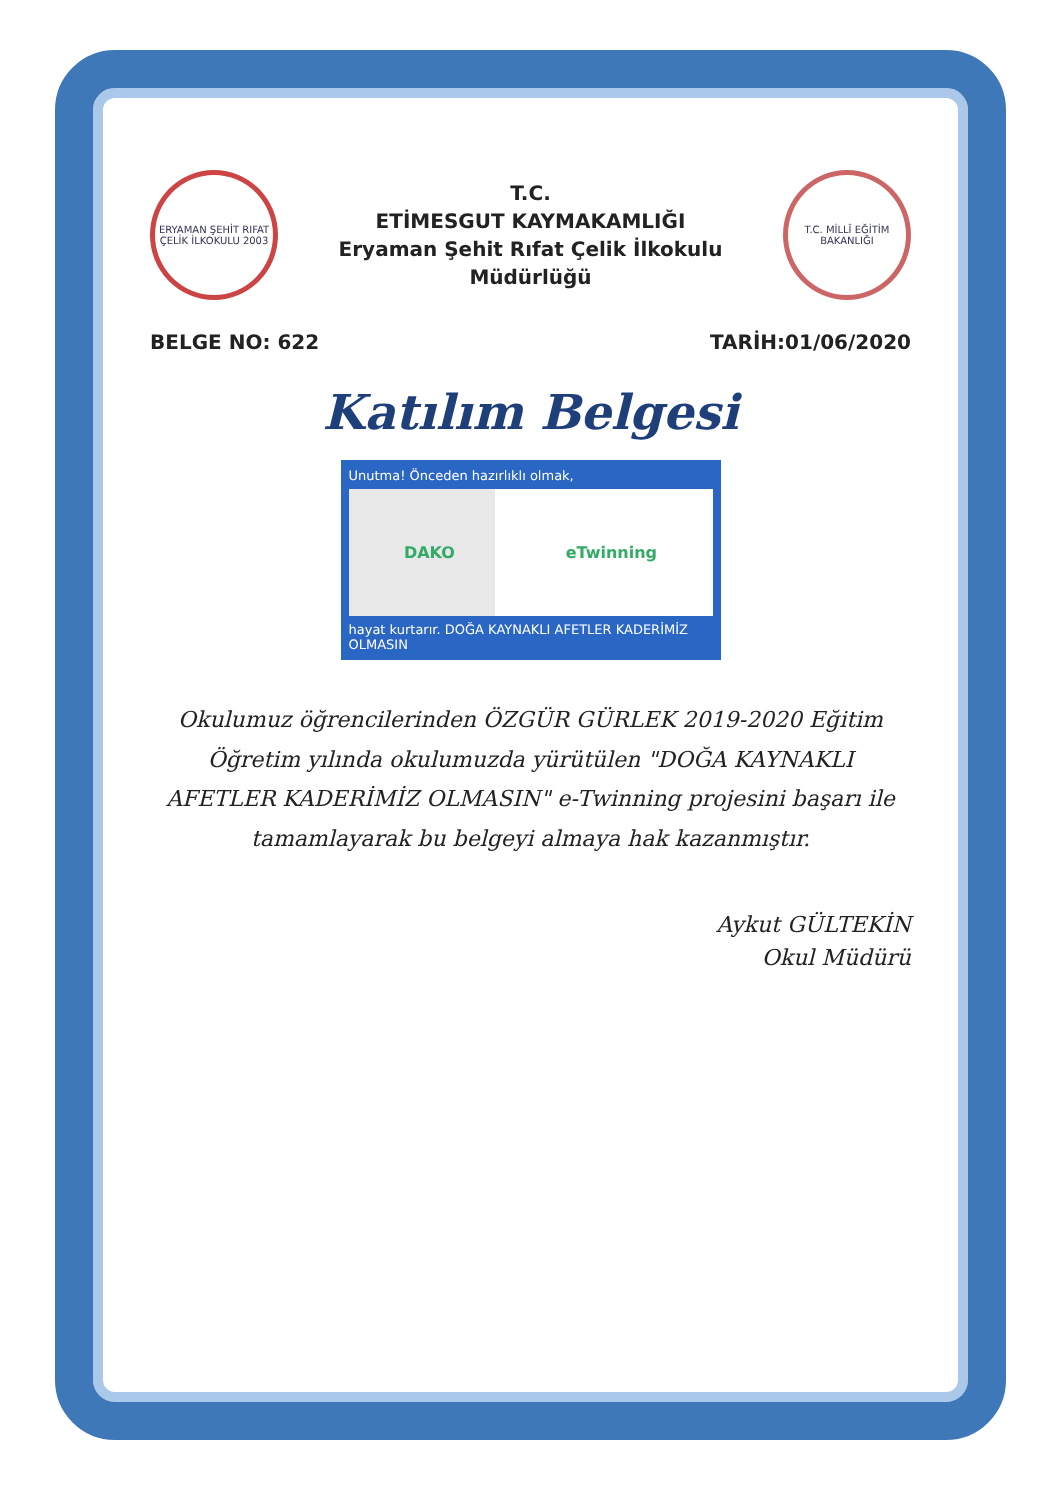ERYAMAN ŞEHİT RIFAT ÇELİK İLKOKULU 2003
T.C.
ETİMESGUT KAYMAKAMLIĞI
Eryaman Şehit Rıfat Çelik İlkokulu Müdürlüğü
T.C. MİLLÎ EĞİTİM BAKANLIĞI
BELGE NO: 622 TARİH:01/06/2020
Katılım Belgesi
Unutma! Önceden hazırlıklı olmak,
DAKO eTwinning
hayat kurtarır. DOĞA KAYNAKLI AFETLER KADERİMİZ OLMASIN
Okulumuz öğrencilerinden ÖZGÜR GÜRLEK 2019-2020 Eğitim Öğretim yılında okulumuzda yürütülen "DOĞA KAYNAKLI AFETLER KADERİMİZ OLMASIN" e-Twinning projesini başarı ile tamamlayarak bu belgeyi almaya hak kazanmıştır.
Aykut GÜLTEKİN
Okul Müdürü